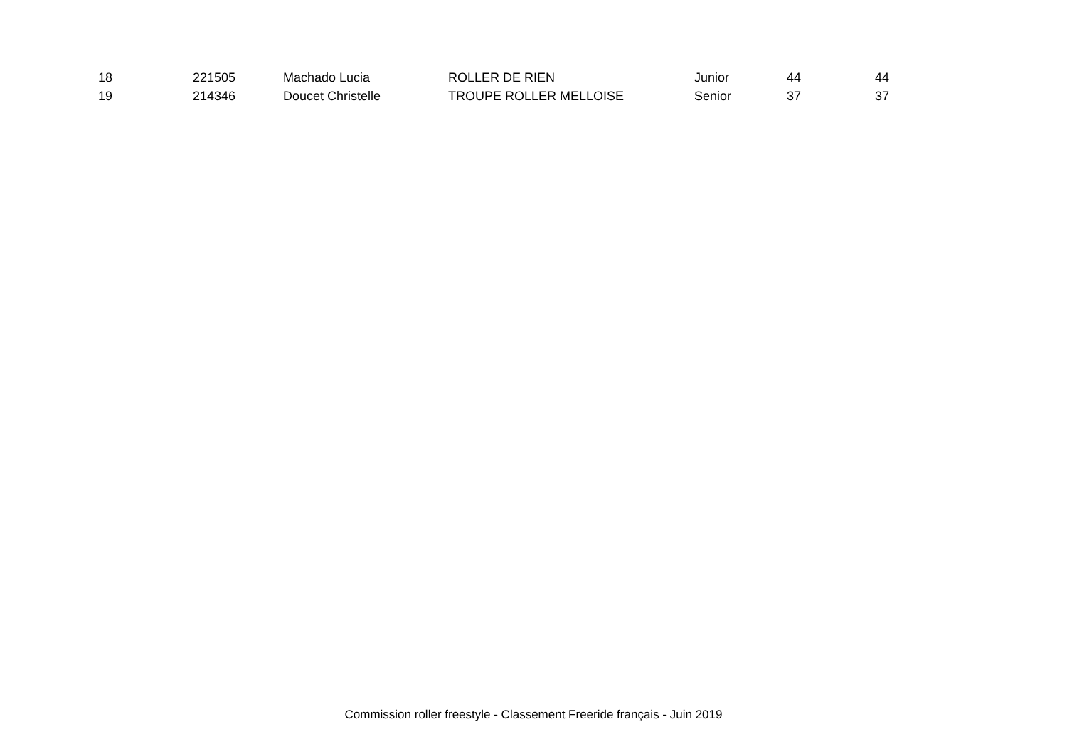| 18 | 221505 | Machado Lucia | ROLLER DE RIEN | Junior | 44 | 44 |
| 19 | 214346 | Doucet Christelle | TROUPE ROLLER MELLOISE | Senior | 37 | 37 |
Commission roller freestyle - Classement Freeride français - Juin 2019